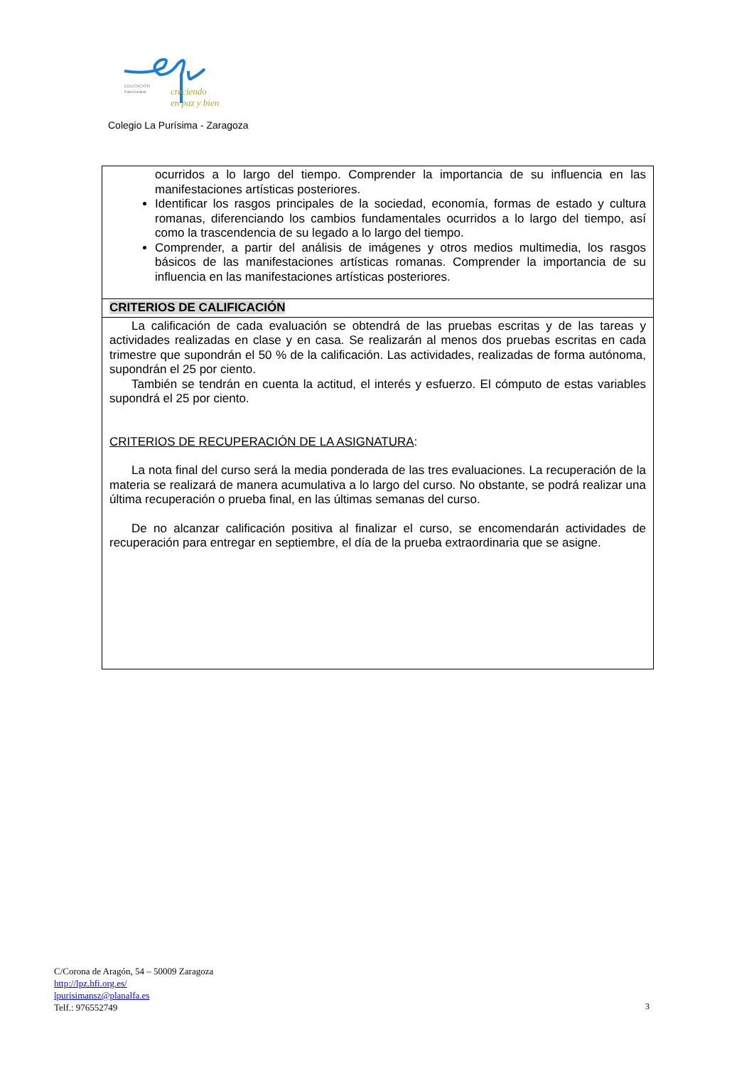EDUCACIÓN
franciscana
creciendo
en paz y bien
Colegio La Purísima - Zaragoza
| ocurridos a lo largo del tiempo. Comprender la importancia de su influencia en las manifestaciones artísticas posteriores. Identificar los rasgos principales de la sociedad, economía, formas de estado y cultura romanas, diferenciando los cambios fundamentales ocurridos a lo largo del tiempo, así como la trascendencia de su legado a lo largo del tiempo. Comprender, a partir del análisis de imágenes y otros medios multimedia, los rasgos básicos de las manifestaciones artísticas romanas. Comprender la importancia de su influencia en las manifestaciones artísticas posteriores. |
| CRITERIOS DE CALIFICACIÓN |
| La calificación de cada evaluación se obtendrá de las pruebas escritas y de las tareas y actividades realizadas en clase y en casa. Se realizarán al menos dos pruebas escritas en cada trimestre que supondrán el 50 % de la calificación. Las actividades, realizadas de forma autónoma, supondrán el 25 por ciento. También se tendrán en cuenta la actitud, el interés y esfuerzo. El cómputo de estas variables supondrá el 25 por ciento. CRITERIOS DE RECUPERACIÓN DE LA ASIGNATURA : La nota final del curso será la media ponderada de las tres evaluaciones. La recuperación de la materia se realizará de manera acumulativa a lo largo del curso. No obstante, se podrá realizar una última recuperación o prueba final, en las últimas semanas del curso. De no alcanzar calificación positiva al finalizar el curso, se encomendarán actividades de recuperación para entregar en septiembre, el día de la prueba extraordinaria que se asigne. |
C/Corona de Aragón, 54 – 50009 Zaragoza
http://lpz.hfi.org.es/
lpurisimansz@planalfa.es
Telf.: 976552749
3